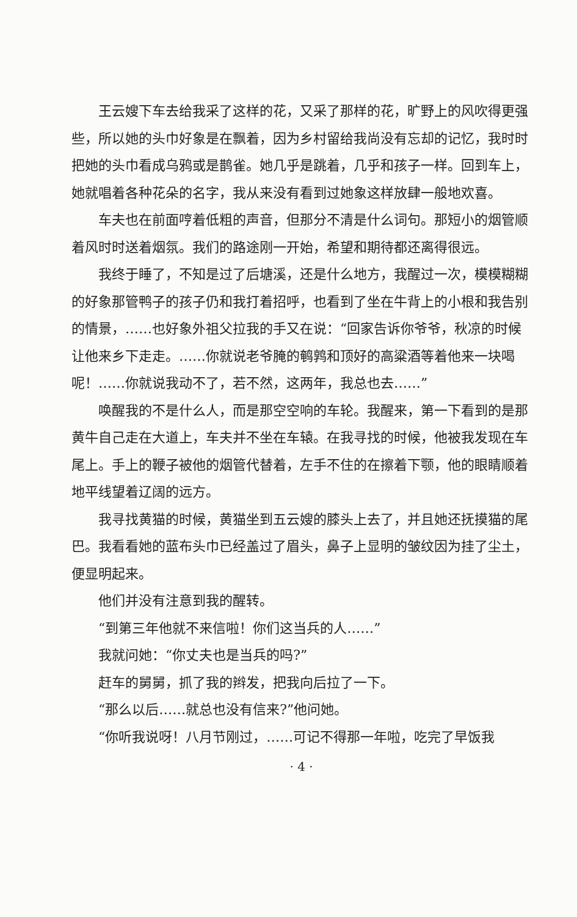王云嫂下车去给我采了这样的花，又采了那样的花，旷野上的风吹得更强些，所以她的头巾好象是在飘着，因为乡村留给我尚没有忘却的记忆，我时时把她的头巾看成乌鸦或是鹊雀。她几乎是跳着，几乎和孩子一样。回到车上，她就唱着各种花朵的名字，我从来没有看到过她象这样放肆一般地欢喜。
车夫也在前面哼着低粗的声音，但那分不清是什么词句。那短小的烟管顺着风时时送着烟氛。我们的路途刚一开始，希望和期待都还离得很远。
我终于睡了，不知是过了后塘溪，还是什么地方，我醒过一次，模模糊糊的好象那管鸭子的孩子仍和我打着招呼，也看到了坐在牛背上的小根和我告别的情景，……也好象外祖父拉我的手又在说：“回家告诉你爷爷，秋凉的时候让他来乡下走走。……你就说老爷腌的鹌鹑和顶好的高粱酒等着他来一块喝呢！……你就说我动不了，若不然，这两年，我总也去……”
唤醒我的不是什么人，而是那空空响的车轮。我醒来，第一下看到的是那黄牛自己走在大道上，车夫并不坐在车辕。在我寻找的时候，他被我发现在车尾上。手上的鞭子被他的烟管代替着，左手不住的在擦着下颚，他的眼睛顺着地平线望着辽阔的远方。
我寻找黄猫的时候，黄猫坐到五云嫂的膝头上去了，并且她还抚摸猫的尾巴。我看看她的蓝布头巾已经盖过了眉头，鼻子上显明的皱纹因为挂了尘土，便显明起来。
他们并没有注意到我的醒转。
“到第三年他就不来信啦！你们这当兵的人……”
我就问她：“你丈夫也是当兵的吗?”
赶车的舅舅，抓了我的辫发，把我向后拉了一下。
“那么以后……就总也没有信来?”他问她。
“你听我说呀！八月节刚过，……可记不得那一年啦，吃完了早饭我
· 4 ·